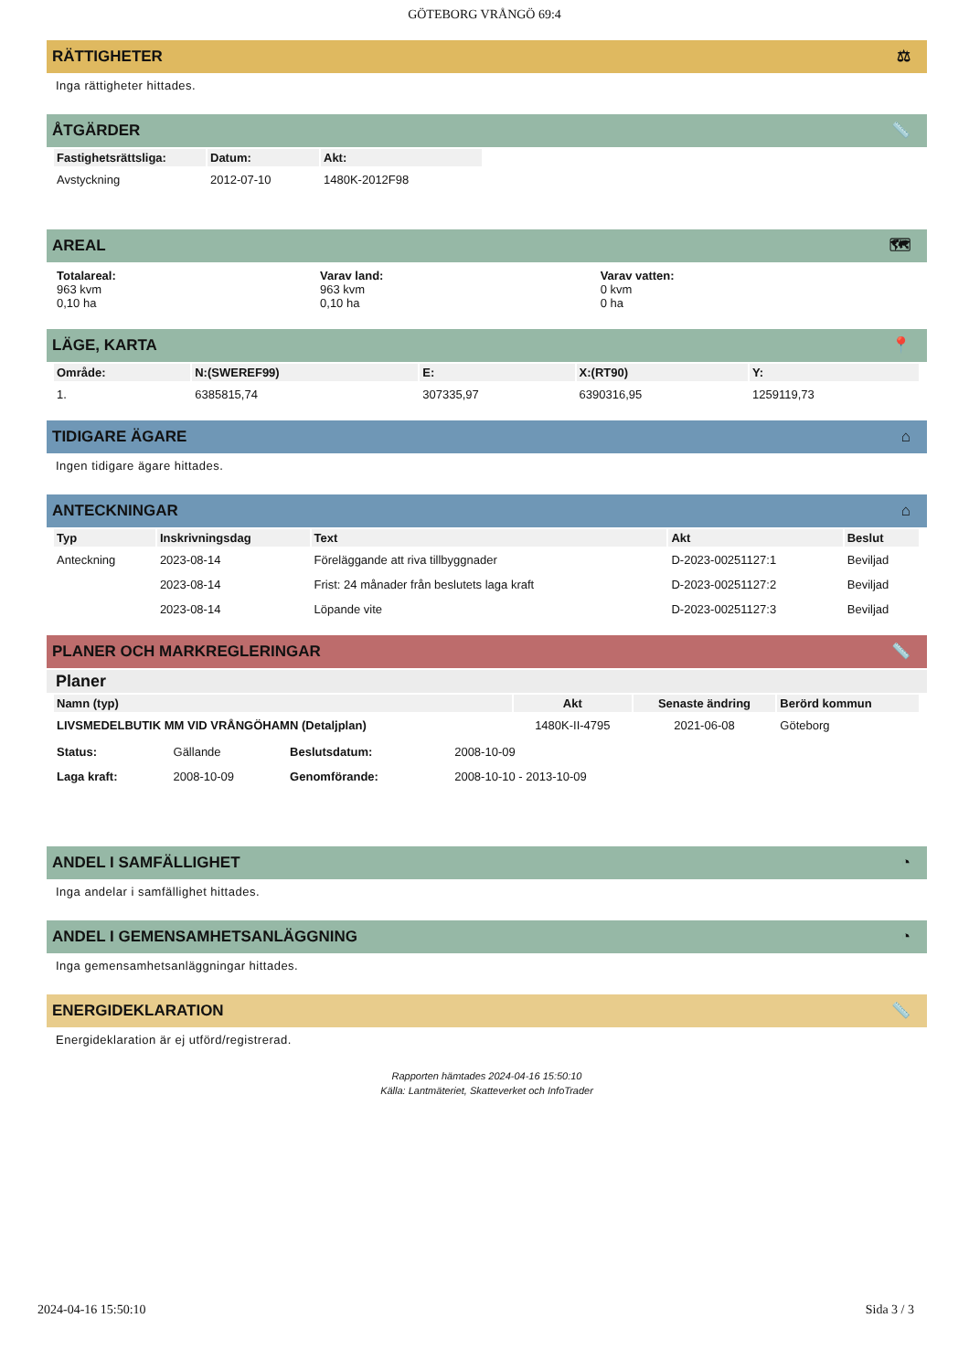GÖTEBORG VRÅNGÖ 69:4
RÄTTIGHETER ⚖
Inga rättigheter hittades.
ÅTGÄRDER 📏
| Fastighetsrättsliga: | Datum: | Akt: |
| --- | --- | --- |
| Avstyckning | 2012-07-10 | 1480K-2012F98 |
AREAL 🗺
| Totalareal: 963 kvm 0,10 ha | Varav land: 963 kvm 0,10 ha | Varav vatten: 0 kvm 0 ha |
LÄGE, KARTA 📍
| Område: | N:(SWEREF99) | E: | X:(RT90) | Y: |
| --- | --- | --- | --- | --- |
| 1. | 6385815,74 | 307335,97 | 6390316,95 | 1259119,73 |
TIDIGARE ÄGARE ⌂
Ingen tidigare ägare hittades.
ANTECKNINGAR ⌂
| Typ | Inskrivningsdag | Text | Akt | Beslut |
| --- | --- | --- | --- | --- |
| Anteckning | 2023-08-14 | Föreläggande att riva tillbyggnader | D-2023-00251127:1 | Beviljad |
| | 2023-08-14 | Frist: 24 månader från beslutets laga kraft | D-2023-00251127:2 | Beviljad |
| | 2023-08-14 | Löpande vite | D-2023-00251127:3 | Beviljad |
PLANER OCH MARKREGLERINGAR 📏
Planer
| Namn (typ) | Akt | Senaste ändring | Berörd kommun |
| --- | --- | --- | --- |
| LIVSMEDELBUTIK MM VID VRÅNGÖHAMN (Detaljplan) | 1480K-II-4795 | 2021-06-08 | Göteborg |
| Status: | Gällande | Beslutsdatum: | 2008-10-09 |
| Laga kraft: | 2008-10-09 | Genomförande: | 2008-10-10 - 2013-10-09 |
ANDEL I SAMFÄLLIGHET ◔
Inga andelar i samfällighet hittades.
ANDEL I GEMENSAMHETSANLÄGGNING ◔
Inga gemensamhetsanläggningar hittades.
ENERGIDEKLARATION 📏
Energideklaration är ej utförd/registrerad.
Rapporten hämtades 2024-04-16 15:50:10
Källa: Lantmäteriet, Skatteverket och InfoTrader
2024-04-16 15:50:10 Sida 3 / 3